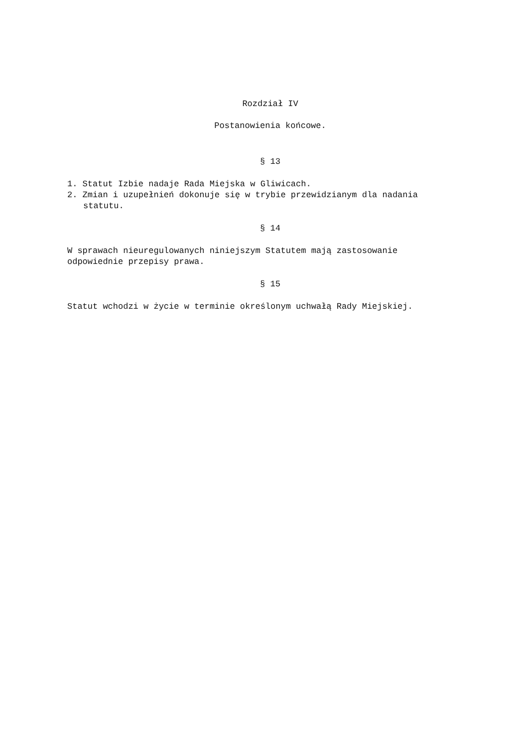Rozdział IV
Postanowienia końcowe.
§ 13
1. Statut Izbie nadaje Rada Miejska w Gliwicach.
2. Zmian i uzupełnień dokonuje się w trybie przewidzianym dla nadania statutu.
§ 14
W sprawach nieuregulowanych niniejszym Statutem mają zastosowanie odpowiednie przepisy prawa.
§ 15
Statut wchodzi w życie w terminie określonym uchwałą Rady Miejskiej.